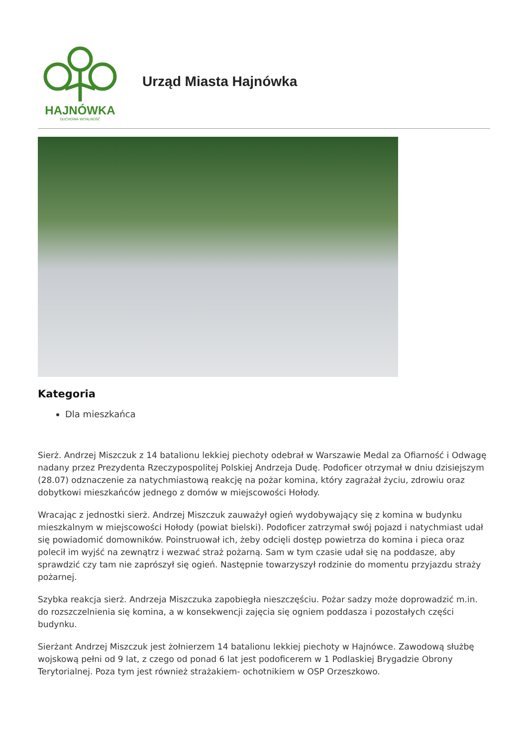HAJNÓWKA
DUCHOWA WITALNOŚĆ
Urząd Miasta Hajnówka
Kategoria
Dla mieszkańca
Sierż. Andrzej Miszczuk z 14 batalionu lekkiej piechoty odebrał w Warszawie Medal za Ofiarność i Odwagę nadany przez Prezydenta Rzeczypospolitej Polskiej Andrzeja Dudę. Podoficer otrzymał w dniu dzisiejszym (28.07) odznaczenie za natychmiastową reakcję na pożar komina, który zagrażał życiu, zdrowiu oraz dobytkowi mieszkańców jednego z domów w miejscowości Hołody.
Wracając z jednostki sierż. Andrzej Miszczuk zauważył ogień wydobywający się z komina w budynku mieszkalnym w miejscowości Hołody (powiat bielski). Podoficer zatrzymał swój pojazd i natychmiast udał się powiadomić domowników. Poinstruował ich, żeby odcięli dostęp powietrza do komina i pieca oraz polecił im wyjść na zewnątrz i wezwać straż pożarną. Sam w tym czasie udał się na poddasze, aby sprawdzić czy tam nie zaprószył się ogień. Następnie towarzyszył rodzinie do momentu przyjazdu straży pożarnej.
Szybka reakcja sierż. Andrzeja Miszczuka zapobiegła nieszczęściu. Pożar sadzy może doprowadzić m.in. do rozszczelnienia się komina, a w konsekwencji zajęcia się ogniem poddasza i pozostałych części budynku.
Sierżant Andrzej Miszczuk jest żołnierzem 14 batalionu lekkiej piechoty w Hajnówce. Zawodową służbę wojskową pełni od 9 lat, z czego od ponad 6 lat jest podoficerem w 1 Podlaskiej Brygadzie Obrony Terytorialnej. Poza tym jest również strażakiem- ochotnikiem w OSP Orzeszkowo.